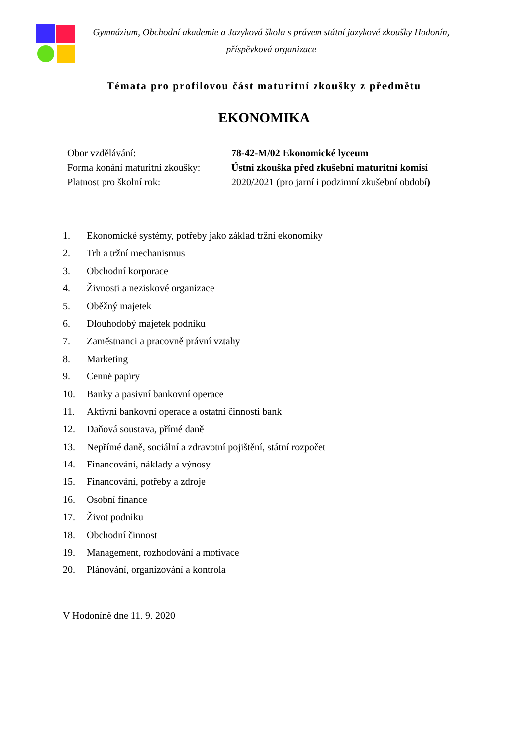Gymnázium, Obchodní akademie a Jazyková škola s právem státní jazykové zkoušky Hodonín,
příspěvková organizace
Témata pro profilovou část maturitní zkoušky z předmětu
EKONOMIKA
| Obor vzdělávání: | 78-42-M/02 Ekonomické lyceum |
| Forma konání maturitní zkoušky: | Ústní zkouška před zkušební maturitní komisí |
| Platnost pro školní rok: | 2020/2021 (pro jarní i podzimní zkušební období ) |
1. Ekonomické systémy, potřeby jako základ tržní ekonomiky
2. Trh a tržní mechanismus
3. Obchodní korporace
4. Živnosti a neziskové organizace
5. Oběžný majetek
6. Dlouhodobý majetek podniku
7. Zaměstnanci a pracovně právní vztahy
8. Marketing
9. Cenné papíry
10. Banky a pasivní bankovní operace
11. Aktivní bankovní operace a ostatní činnosti bank
12. Daňová soustava, přímé daně
13. Nepřímé daně, sociální a zdravotní pojištění, státní rozpočet
14. Financování, náklady a výnosy
15. Financování, potřeby a zdroje
16. Osobní finance
17. Život podniku
18. Obchodní činnost
19. Management, rozhodování a motivace
20. Plánování, organizování a kontrola
V Hodoníně dne 11. 9. 2020